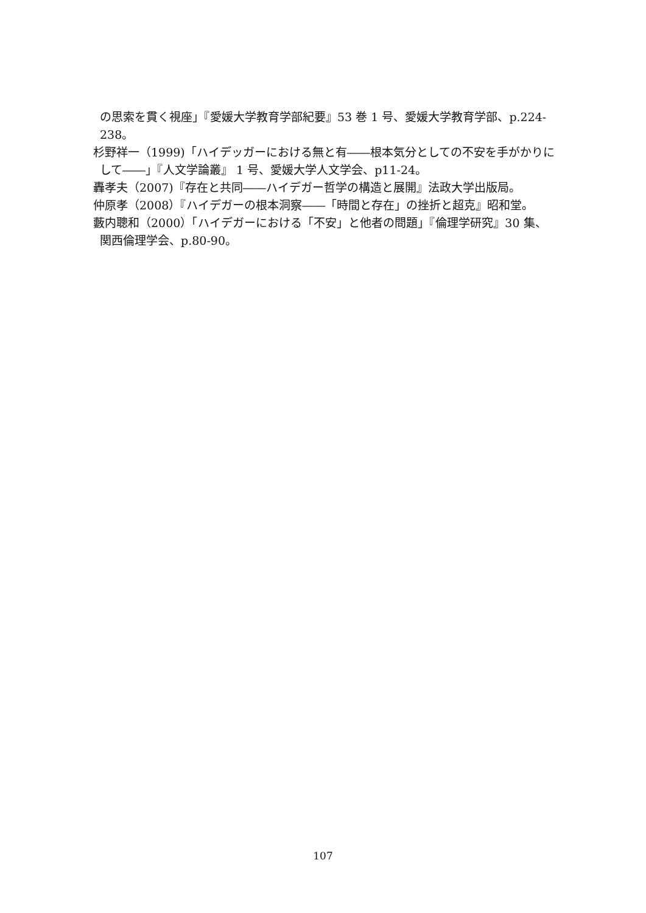の思索を貫く視座」『愛媛大学教育学部紀要』53 巻 1 号、愛媛大学教育学部、p.224-238。
杉野祥一（1999)「ハイデッガーにおける無と有――根本気分としての不安を手がかりにして――」『人文学論叢』 1 号、愛媛大学人文学会、p11-24。
轟孝夫（2007)『存在と共同――ハイデガー哲学の構造と展開』法政大学出版局。
仲原孝（2008）『ハイデガーの根本洞察――「時間と存在」の挫折と超克』昭和堂。
藪内聰和（2000）「ハイデガーにおける「不安」と他者の問題」『倫理学研究』30 集、関西倫理学会、p.80-90。
107